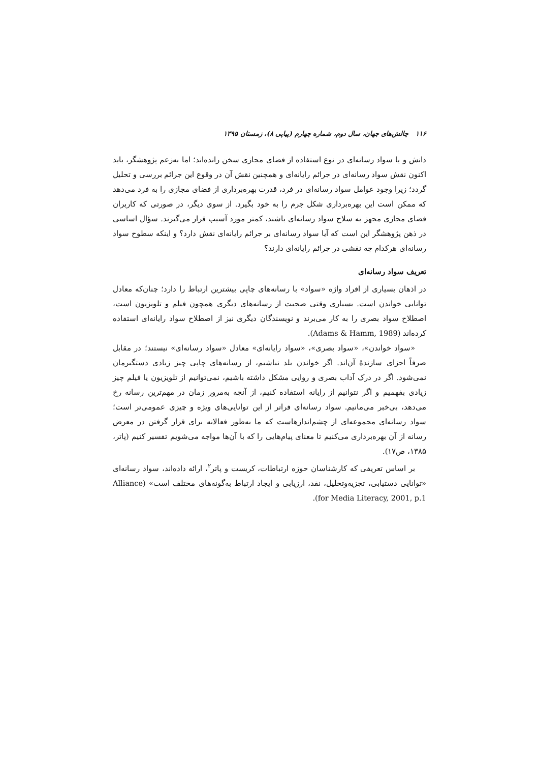۱۱۶ چالش‌های جهان، سال دوم، شماره چهارم (پیاپی ۸)، زمستان ۱۳۹۵
دانش و یا سواد رسانه‌ای در نوع استفاده از فضای مجازی سخن رانده‌اند؛ اما به‌زعم پژوهشگر، باید اکنون نقش سواد رسانه‌ای در جرائم رایانه‌ای و همچنین نقش آن در وقوع این جرائم بررسی و تحلیل گردد؛ زیرا وجود عوامل سواد رسانه‌ای در فرد، قدرت بهره‌برداری از فضای مجازی را به فرد می‌دهد که ممکن است این بهره‌برداری شکل جرم را به خود بگیرد. از سوی دیگر، در صورتی که کاربران فضای مجازی مجهز به سلاح سواد رسانه‌ای باشند، کمتر مورد آسیب قرار می‌گیرند. سؤال اساسی در ذهن پژوهشگر این است که آیا سواد رسانه‌ای بر جرائم رایانه‌ای نقش دارد؟ و اینکه سطوح سواد رسانه‌ای هرکدام چه نقشی در جرائم رایانه‌ای دارند؟
تعریف سواد رسانه‌ای
در اذهان بسیاری از افراد واژه «سواد» با رسانه‌های چاپی بیشترین ارتباط را دارد؛ چنان‌که معادل توانایی خواندن است. بسیاری وقتی صحبت از رسانه‌های دیگری همچون فیلم و تلویزیون است، اصطلاح سواد بصری را به کار می‌برند و نویسندگان دیگری نیز از اصطلاح سواد رایانه‌ای استفاده کرده‌اند (Adams & Hamm, 1989).
«سواد خواندن»، «سواد بصری»، «سواد رایانه‌ای» معادل «سواد رسانه‌ای» نیستند؛ در مقابل صرفاً اجزای سازندهٔ آن‌اند. اگر خواندن بلد نباشیم، از رسانه‌های چاپی چیز زیادی دستگیرمان نمی‌شود. اگر در درک آداب بصری و روایی مشکل داشته باشیم، نمی‌توانیم از تلویزیون یا فیلم چیز زیادی بفهمیم و اگر نتوانیم از رایانه استفاده کنیم، از آنچه به‌مرور زمان در مهم‌ترین رسانه رخ می‌دهد، بی‌خبر می‌مانیم. سواد رسانه‌ای فراتر از این توانایی‌های ویژه و چیزی عمومی‌تر است؛ سواد رسانه‌ای مجموعه‌ای از چشم‌اندازهاست که ما به‌طور فعالانه برای قرار گرفتن در معرض رسانه از آن بهره‌برداری می‌کنیم تا معنای پیام‌هایی را که با آن‌ها مواجه می‌شویم تفسیر کنیم (پاتر، ۱۳۸۵، ص۱۷).
بر اساس تعریفی که کارشناسان حوزه ارتباطات، کریست و پاتر<sup>۲</sup>، ارائه داده‌اند، سواد رسانه‌ای «توانایی دستیابی، تجزیه‌وتحلیل، نقد، ارزیابی و ایجاد ارتباط به‌گونه‌های مختلف است» (Alliance for Media Literacy, 2001, p.1).